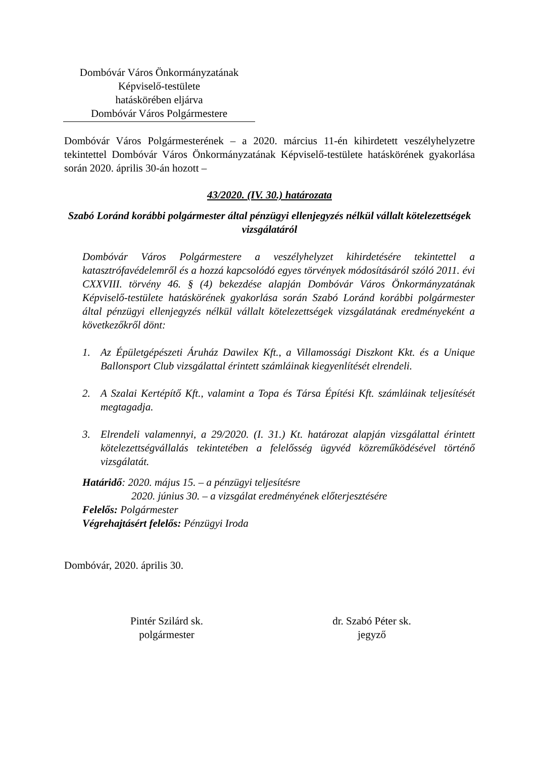Dombóvár Város Önkormányzatának
Képviselő-testülete
hatáskörében eljárva
Dombóvár Város Polgármestere
Dombóvár Város Polgármesterének – a 2020. március 11-én kihirdetett veszélyhelyzetre tekintettel Dombóvár Város Önkormányzatának Képviselő-testülete hatáskörének gyakorlása során 2020. április 30-án hozott –
43/2020. (IV. 30.) határozata
Szabó Loránd korábbi polgármester által pénzügyi ellenjegyzés nélkül vállalt kötelezettségek vizsgálatáról
Dombóvár Város Polgármestere a veszélyhelyzet kihirdetésére tekintettel a katasztrófavédelemről és a hozzá kapcsolódó egyes törvények módosításáról szóló 2011. évi CXXVIII. törvény 46. § (4) bekezdése alapján Dombóvár Város Önkormányzatának Képviselő-testülete hatáskörének gyakorlása során Szabó Loránd korábbi polgármester által pénzügyi ellenjegyzés nélkül vállalt kötelezettségek vizsgálatának eredményeként a következőkről dönt:
1. Az Épületgépészeti Áruház Dawilex Kft., a Villamossági Diszkont Kkt. és a Unique Ballonsport Club vizsgálattal érintett számláinak kiegyenlítését elrendeli.
2. A Szalai Kertépítő Kft., valamint a Topa és Társa Építési Kft. számláinak teljesítését megtagadja.
3. Elrendeli valamennyi, a 29/2020. (I. 31.) Kt. határozat alapján vizsgálattal érintett kötelezettségvállalás tekintetében a felelősség ügyvéd közreműködésével történő vizsgálatát.
Határidő: 2020. május 15. – a pénzügyi teljesítésre
2020. június 30. – a vizsgálat eredményének előterjesztésére
Felelős: Polgármester
Végrehajtásért felelős: Pénzügyi Iroda
Dombóvár, 2020. április 30.
Pintér Szilárd sk.
polgármester
dr. Szabó Péter sk.
jegyző